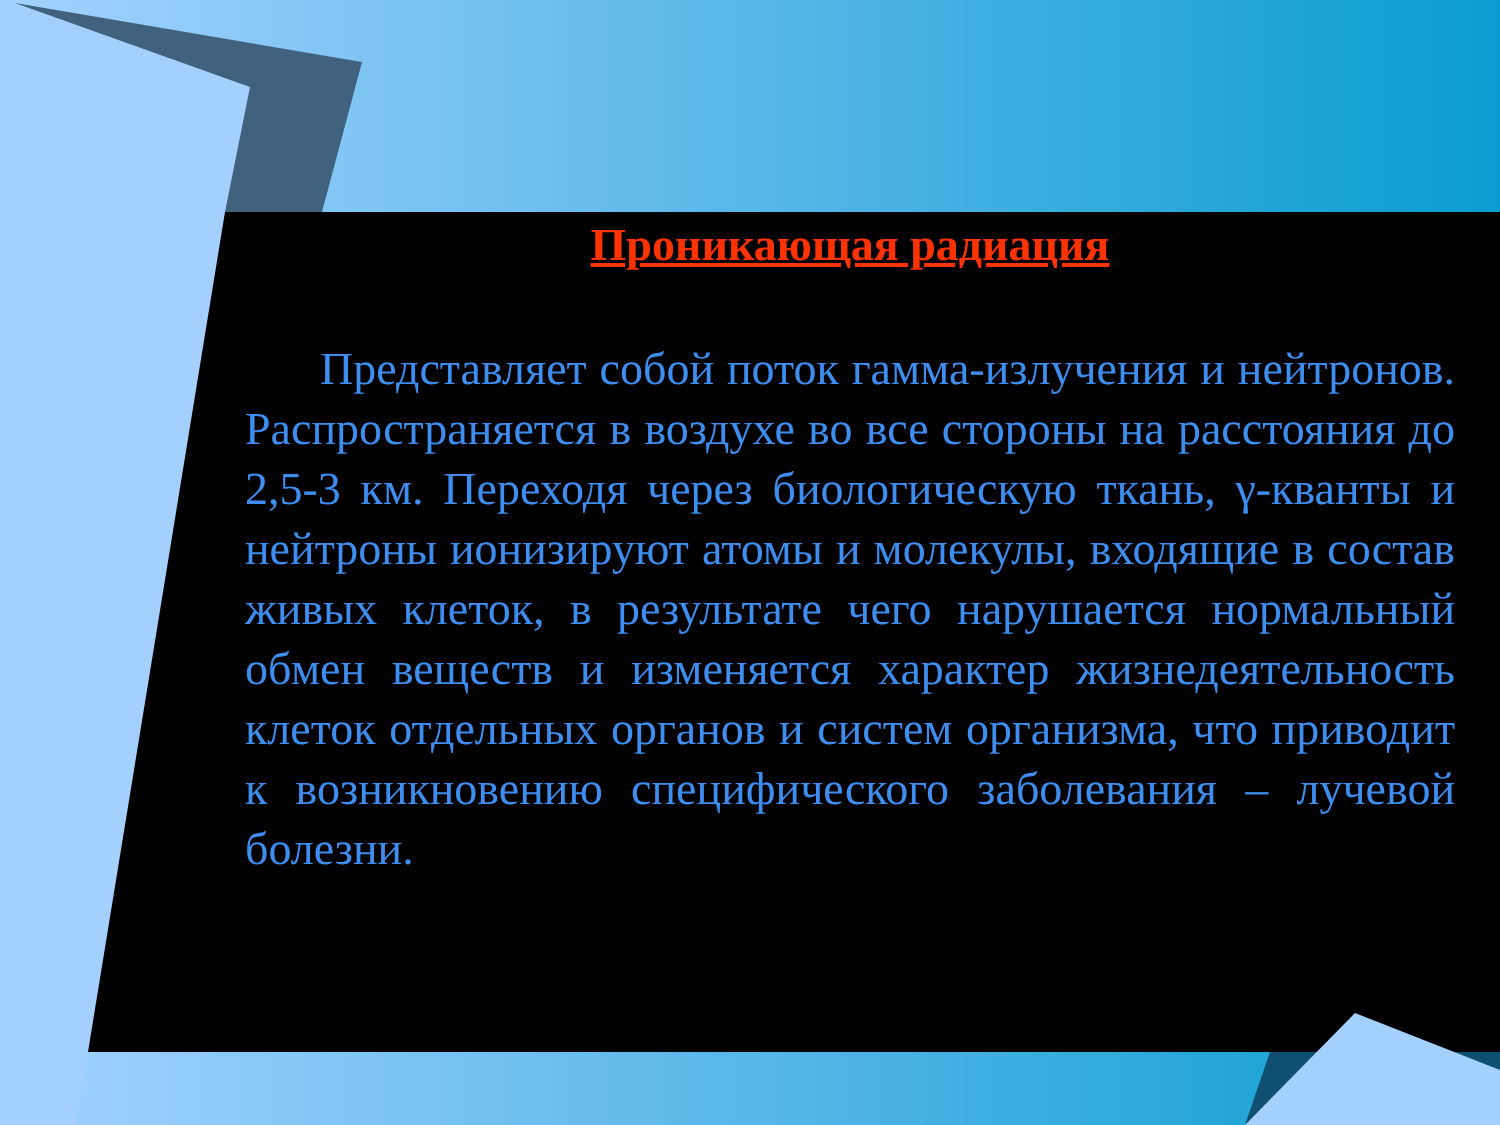Проникающая радиация
Представляет собой поток гамма-излучения и нейтронов. Распространяется в воздухе во все стороны на расстояния до 2,5-3 км. Переходя через биологическую ткань, γ-кванты и нейтроны ионизируют атомы и молекулы, входящие в состав живых клеток, в результате чего нарушается нормальный обмен веществ и изменяется характер жизнедеятельность клеток отдельных органов и систем организма, что приводит к возникновению специфического заболевания – лучевой болезни.